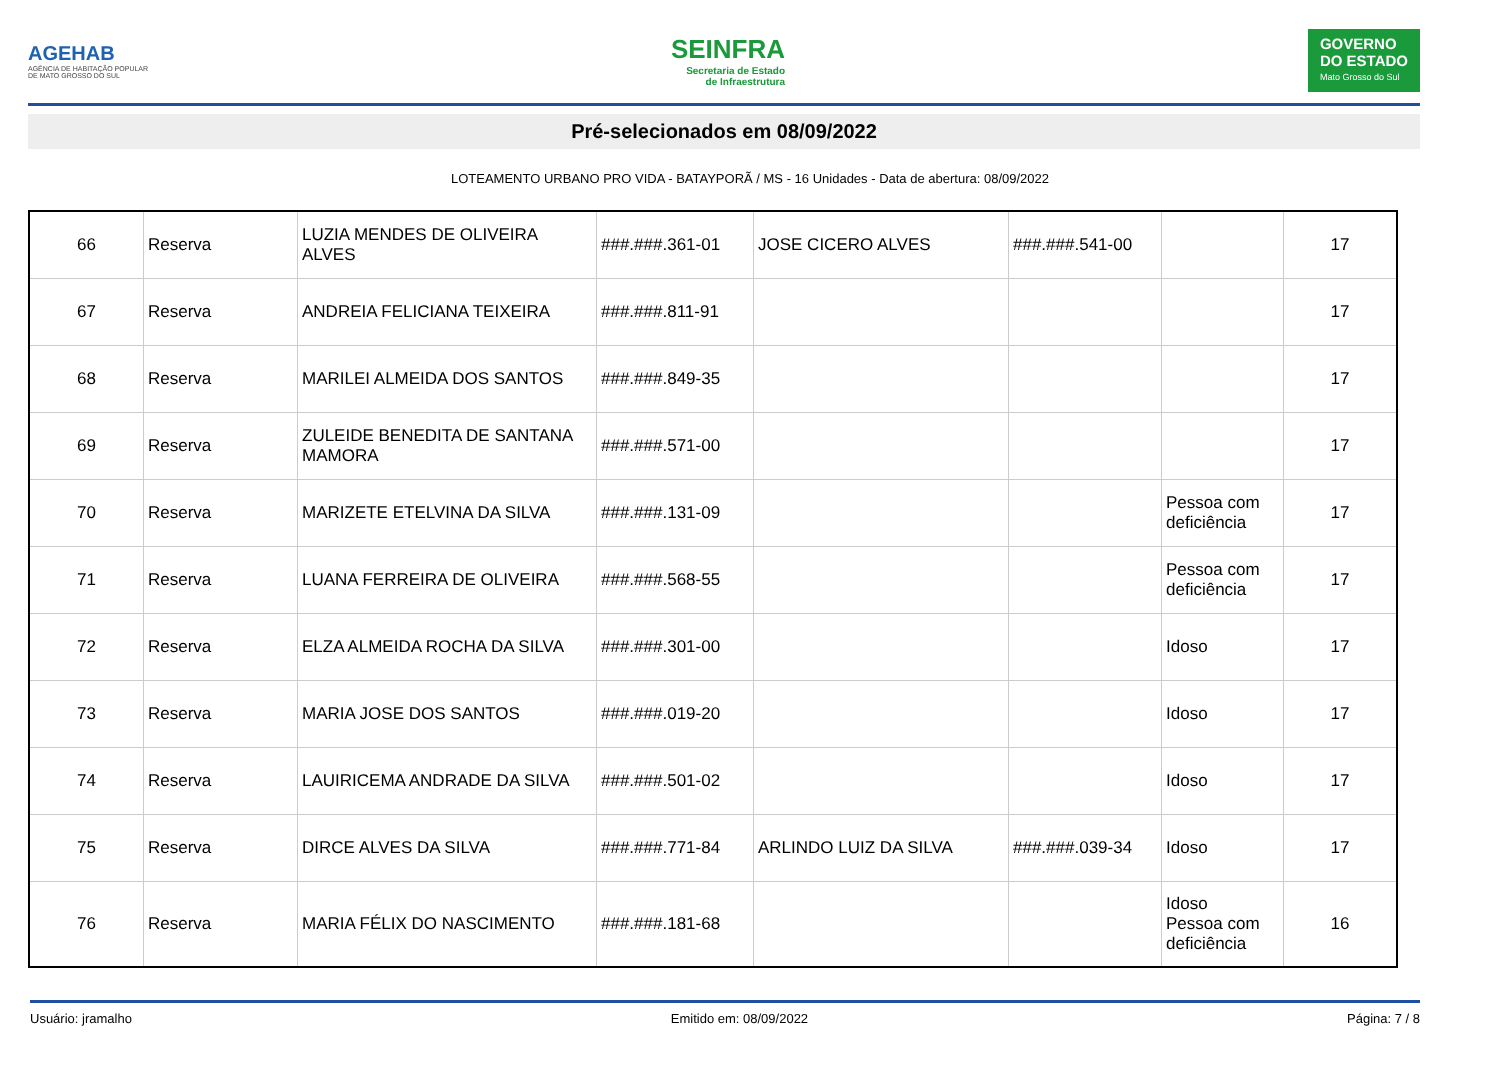AGEHAB
AGÊNCIA DE HABITAÇÃO POPULAR
DE MATO GROSSO DO SUL
SEINFRA
Secretaria de Estado
de Infraestrutura
GOVERNO
DO ESTADO
Mato Grosso do Sul
Pré-selecionados em 08/09/2022
LOTEAMENTO URBANO PRO VIDA - BATAYPORÃ / MS - 16 Unidades - Data de abertura: 08/09/2022
| 66 | Reserva | LUZIA MENDES DE OLIVEIRA ALVES | ###.###.361-01 | JOSE CICERO ALVES | ###.###.541-00 | | 17 |
| 67 | Reserva | ANDREIA FELICIANA TEIXEIRA | ###.###.811-91 | | | | 17 |
| 68 | Reserva | MARILEI ALMEIDA DOS SANTOS | ###.###.849-35 | | | | 17 |
| 69 | Reserva | ZULEIDE BENEDITA DE SANTANA MAMORA | ###.###.571-00 | | | | 17 |
| 70 | Reserva | MARIZETE ETELVINA DA SILVA | ###.###.131-09 | | | Pessoa com deficiência | 17 |
| 71 | Reserva | LUANA FERREIRA DE OLIVEIRA | ###.###.568-55 | | | Pessoa com deficiência | 17 |
| 72 | Reserva | ELZA ALMEIDA ROCHA DA SILVA | ###.###.301-00 | | | Idoso | 17 |
| 73 | Reserva | MARIA JOSE DOS SANTOS | ###.###.019-20 | | | Idoso | 17 |
| 74 | Reserva | LAUIRICEMA ANDRADE DA SILVA | ###.###.501-02 | | | Idoso | 17 |
| 75 | Reserva | DIRCE ALVES DA SILVA | ###.###.771-84 | ARLINDO LUIZ DA SILVA | ###.###.039-34 | Idoso | 17 |
| 76 | Reserva | MARIA FÉLIX DO NASCIMENTO | ###.###.181-68 | | | Idoso Pessoa com deficiência | 16 |
Usuário: jramalho Emitido em: 08/09/2022 Página: 7 / 8